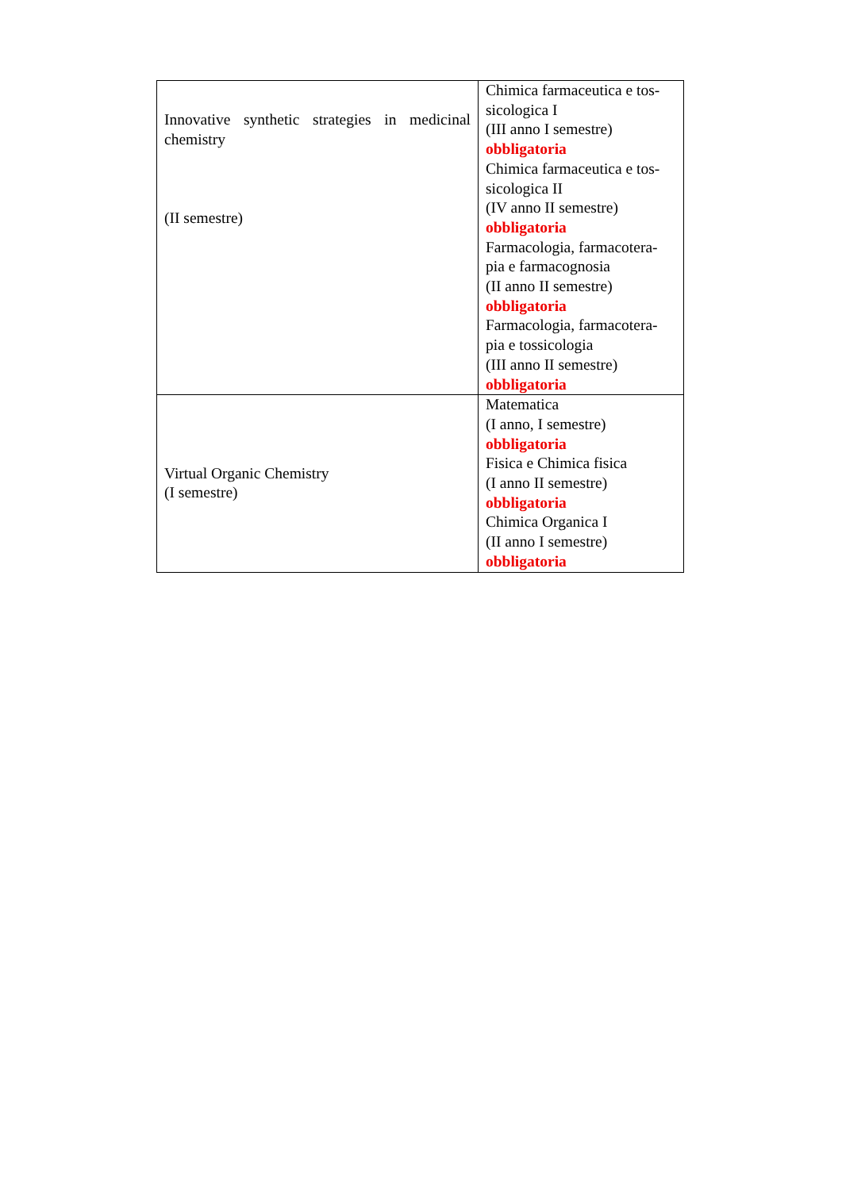| Innovative synthetic strategies in medicinal chemistry (II semestre) | Chimica farmaceutica e tos-sicologica I (III anno I semestre) obbligatoria Chimica farmaceutica e tos-sicologica II (IV anno II semestre) obbligatoria Farmacologia, farmacotera-pia e farmacognosia (II anno II semestre) obbligatoria Farmacologia, farmacotera-pia e tossicologia (III anno II semestre) obbligatoria |
| Virtual Organic Chemistry (I semestre) | Matematica (I anno, I semestre) obbligatoria Fisica e Chimica fisica (I anno II semestre) obbligatoria Chimica Organica I (II anno I semestre) obbligatoria |